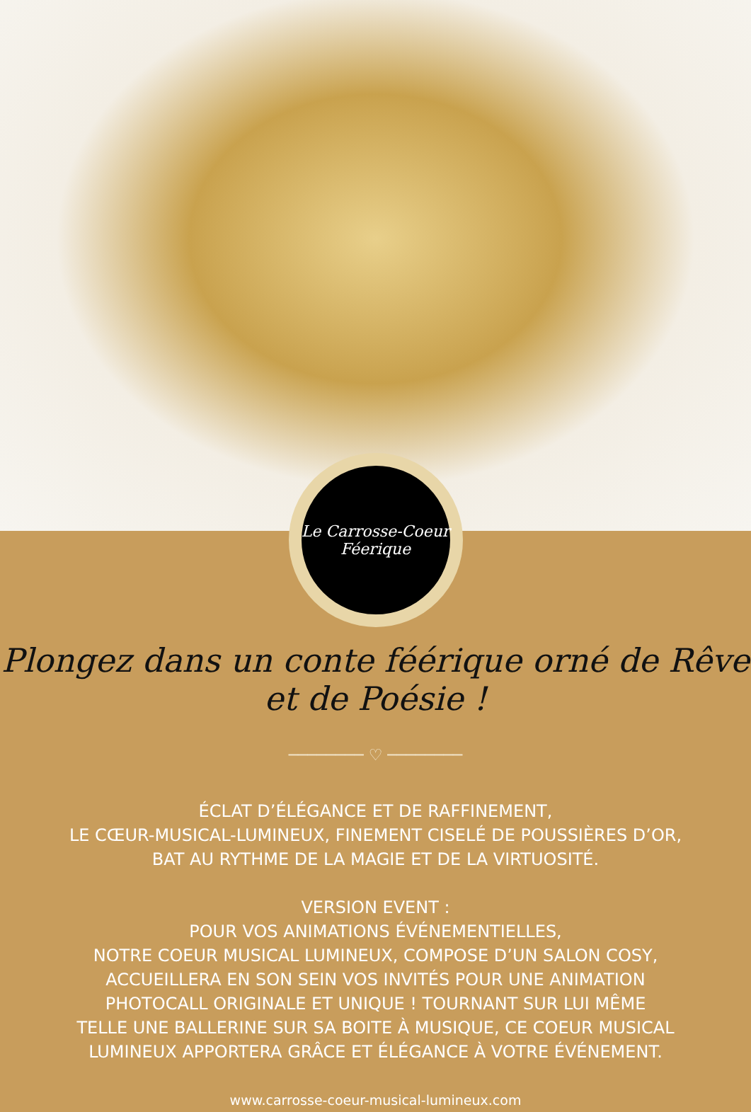Le Carrosse-Coeur
Féerique
Plongez dans un conte féérique orné de Rêve et de Poésie !
──────── ♡ ────────
ÉCLAT D’ÉLÉGANCE ET DE RAFFINEMENT,
LE CŒUR-MUSICAL-LUMINEUX, FINEMENT CISELÉ DE POUSSIÈRES D’OR,
BAT AU RYTHME DE LA MAGIE ET DE LA VIRTUOSITÉ.
VERSION EVENT :
POUR VOS ANIMATIONS ÉVÉNEMENTIELLES,
NOTRE COEUR MUSICAL LUMINEUX, COMPOSE D’UN SALON COSY,
ACCUEILLERA EN SON SEIN VOS INVITÉS POUR UNE ANIMATION
PHOTOCALL ORIGINALE ET UNIQUE ! TOURNANT SUR LUI MÊME
TELLE UNE BALLERINE SUR SA BOITE À MUSIQUE, CE COEUR MUSICAL
LUMINEUX APPORTERA GRÂCE ET ÉLÉGANCE À VOTRE ÉVÉNEMENT.
www.carrosse-coeur-musical-lumineux.com